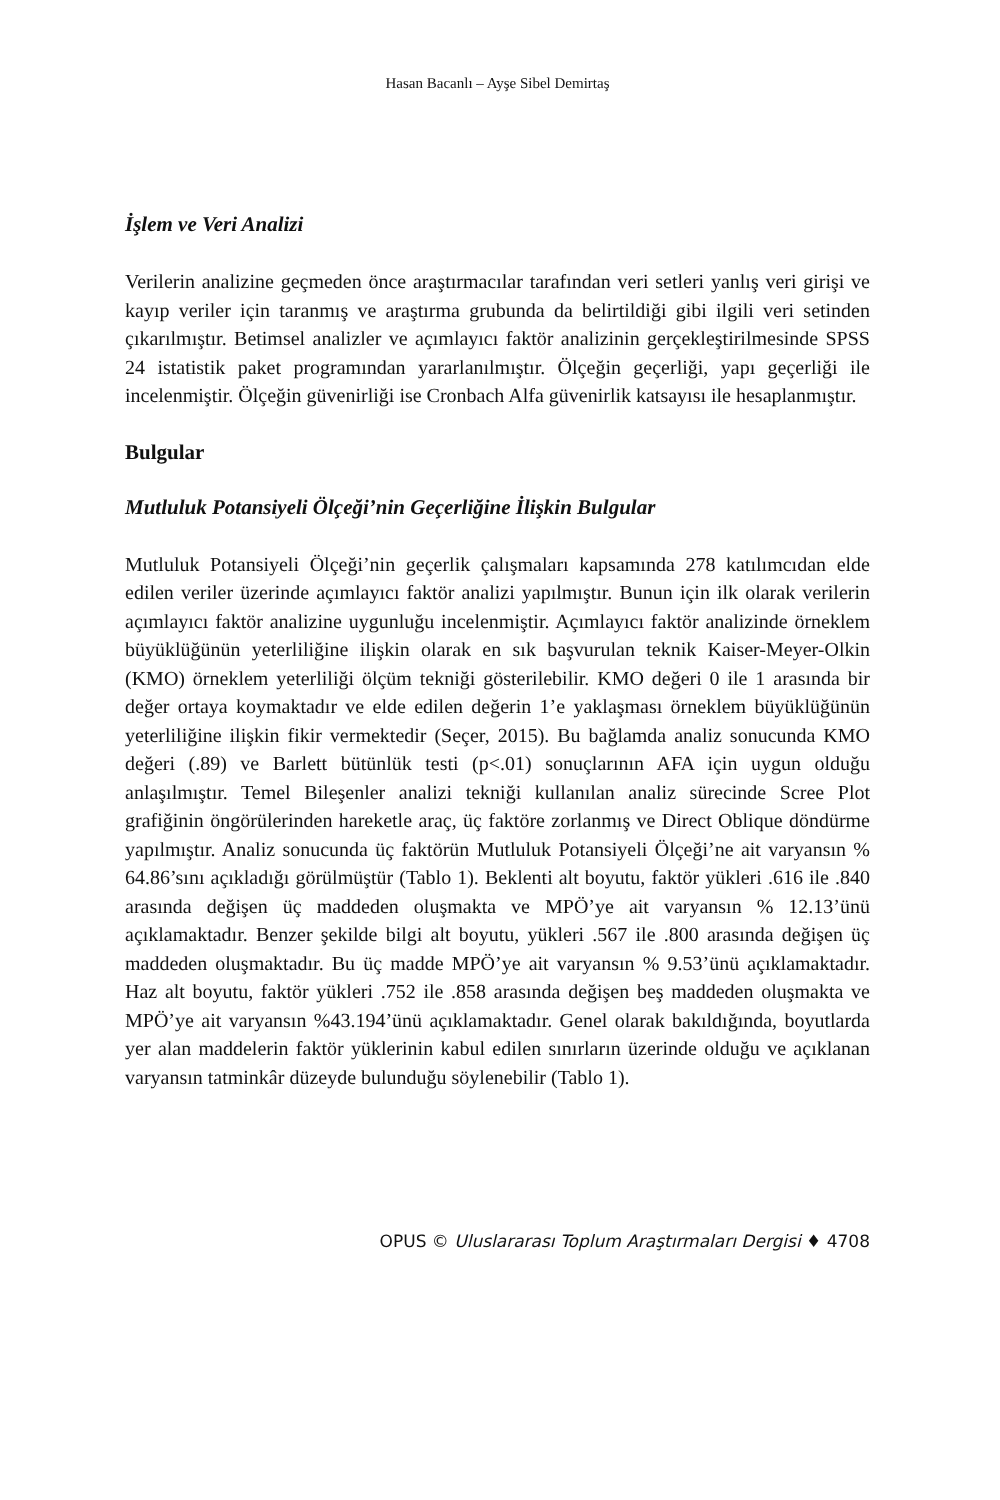Hasan Bacanlı – Ayşe Sibel Demirtaş
İşlem ve Veri Analizi
Verilerin analizine geçmeden önce araştırmacılar tarafından veri setleri yanlış veri girişi ve kayıp veriler için taranmış ve araştırma grubunda da belirtildiği gibi ilgili veri setinden çıkarılmıştır. Betimsel analizler ve açımlayıcı faktör analizinin gerçekleştirilmesinde SPSS 24 istatistik paket programından yararlanılmıştır. Ölçeğin geçerliği, yapı geçerliği ile incelenmiştir. Ölçeğin güvenirliği ise Cronbach Alfa güvenirlik katsayısı ile hesaplanmıştır.
Bulgular
Mutluluk Potansiyeli Ölçeği’nin Geçerliğine İlişkin Bulgular
Mutluluk Potansiyeli Ölçeği’nin geçerlik çalışmaları kapsamında 278 katılımcıdan elde edilen veriler üzerinde açımlayıcı faktör analizi yapılmıştır. Bunun için ilk olarak verilerin açımlayıcı faktör analizine uygunluğu incelenmiştir. Açımlayıcı faktör analizinde örneklem büyüklüğünün yeterliliğine ilişkin olarak en sık başvurulan teknik Kaiser-Meyer-Olkin (KMO) örneklem yeterliliği ölçüm tekniği gösterilebilir. KMO değeri 0 ile 1 arasında bir değer ortaya koymaktadır ve elde edilen değerin 1’e yaklaşması örneklem büyüklüğünün yeterliliğine ilişkin fikir vermektedir (Seçer, 2015). Bu bağlamda analiz sonucunda KMO değeri (.89) ve Barlett bütünlük testi (p<.01) sonuçlarının AFA için uygun olduğu anlaşılmıştır. Temel Bileşenler analizi tekniği kullanılan analiz sürecinde Scree Plot grafiğinin öngörülerinden hareketle araç, üç faktöre zorlanmış ve Direct Oblique döndürme yapılmıştır. Analiz sonucunda üç faktörün Mutluluk Potansiyeli Ölçeği’ne ait varyansın % 64.86’sını açıkladığı görülmüştür (Tablo 1). Beklenti alt boyutu, faktör yükleri .616 ile .840 arasında değişen üç maddeden oluşmakta ve MPÖ’ye ait varyansın % 12.13’ünü açıklamaktadır. Benzer şekilde bilgi alt boyutu, yükleri .567 ile .800 arasında değişen üç maddeden oluşmaktadır. Bu üç madde MPÖ’ye ait varyansın % 9.53’ünü açıklamaktadır. Haz alt boyutu, faktör yükleri .752 ile .858 arasında değişen beş maddeden oluşmakta ve MPÖ’ye ait varyansın %43.194’ünü açıklamaktadır. Genel olarak bakıldığında, boyutlarda yer alan maddelerin faktör yüklerinin kabul edilen sınırların üzerinde olduğu ve açıklanan varyansın tatminkâr düzeyde bulunduğu söylenebilir (Tablo 1).
OPUS © Uluslararası Toplum Araştırmaları Dergisi ♦ 4708